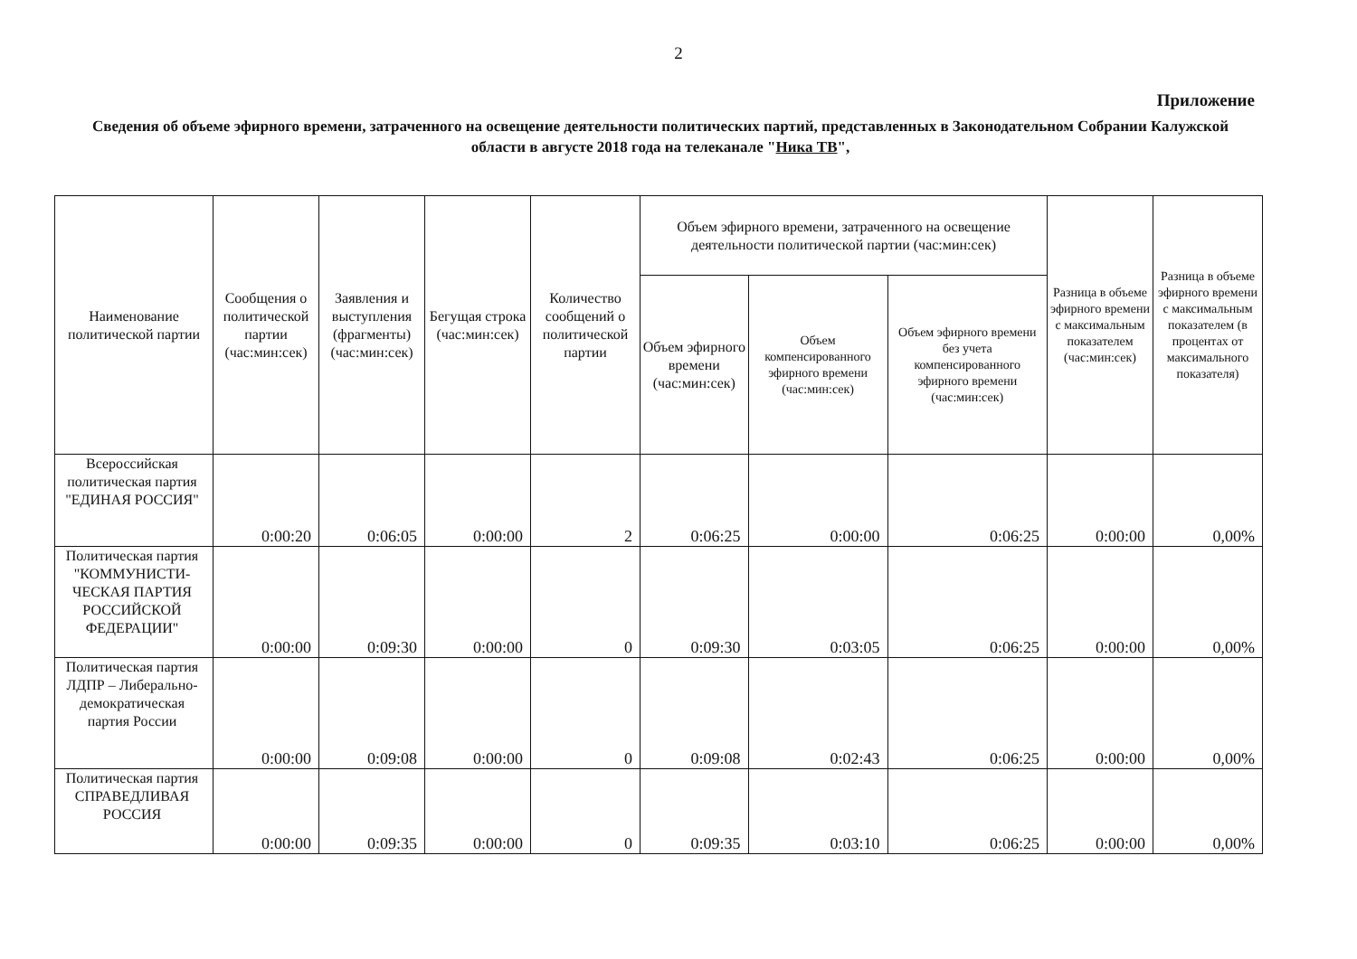2
Приложение
Сведения об объеме эфирного времени, затраченного на освещение деятельности политических партий, представленных в Законодательном Собрании Калужской области в августе 2018 года на телеканале "Ника ТВ",
| Наименование политической партии | Сообщения о политической партии (час:мин:сек) | Заявления и выступления (фрагменты) (час:мин:сек) | Бегущая строка (час:мин:сек) | Количество сообщений о политической партии | Объем эфирного времени, затраченного на освещение деятельности политической партии (час:мин:сек) | | | Разница в объеме эфирного времени с максимальным показателем (час:мин:сек) | Разница в объеме эфирного времени с максимальным показателем (в процентах от максимального показателя) |
| --- | --- | --- | --- | --- | --- | --- | --- | --- | --- |
| | | | | | Объем эфирного времени (час:мин:сек) | Объем компенсированного эфирного времени (час:мин:сек) | Объем эфирного времени без учета компенсированного эфирного времени (час:мин:сек) | | |
| Всероссийская политическая партия "ЕДИНАЯ РОССИЯ" | 0:00:20 | 0:06:05 | 0:00:00 | 2 | 0:06:25 | 0:00:00 | 0:06:25 | 0:00:00 | 0,00% |
| Политическая партия "КОММУНИСТИ-ЧЕСКАЯ ПАРТИЯ РОССИЙСКОЙ ФЕДЕРАЦИИ" | 0:00:00 | 0:09:30 | 0:00:00 | 0 | 0:09:30 | 0:03:05 | 0:06:25 | 0:00:00 | 0,00% |
| Политическая партия ЛДПР – Либерально-демократическая партия России | 0:00:00 | 0:09:08 | 0:00:00 | 0 | 0:09:08 | 0:02:43 | 0:06:25 | 0:00:00 | 0,00% |
| Политическая партия СПРАВЕДЛИВАЯ РОССИЯ | 0:00:00 | 0:09:35 | 0:00:00 | 0 | 0:09:35 | 0:03:10 | 0:06:25 | 0:00:00 | 0,00% |